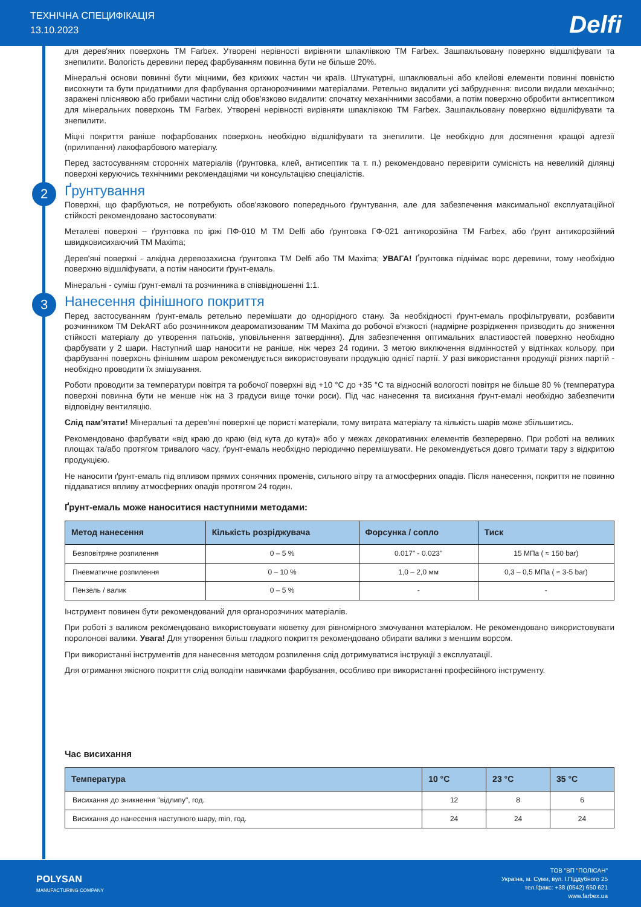ТЕХНІЧНА СПЕЦИФІКАЦІЯ
13.10.2023
Delfi
для дерев'яних поверхонь TM Farbex. Утворені нерівності вирівняти шпаклівкою ТМ Farbex. Зашпакльовану поверхню відшліфувати та знепилити. Вологість деревини перед фарбуванням повинна бути не більше 20%.
Мінеральні основи повинні бути міцними, без крихких частин чи країв. Штукатурні, шпаклювальні або клейові елементи повинні повністю висохнути та бути придатними для фарбування органорозчиними матеріалами. Ретельно видалити усі забруднення: висоли видали механічно; заражені пліснявою або грибами частини слід обов'язково видалити: спочатку механічними засобами, а потім поверхню обробити антисептиком для мінеральних поверхонь ТМ Farbex. Утворені нерівності вирівняти шпаклівкою ТМ Farbex. Зашпакльовану поверхню відшліфувати та знепилити.
Міцні покриття раніше пофарбованих поверхонь необхідно відшліфувати та знепилити. Це необхідно для досягнення кращої адгезії (прилипання) лакофарбового матеріалу.
Перед застосуванням сторонніх матеріалів (ґрунтовка, клей, антисептик та т. п.) рекомендовано перевірити сумісність на невеликій ділянці поверхні керуючись технічними рекомендаціями чи консультацією спеціалістів.
2 Ґрунтування
Поверхні, що фарбуються, не потребують обов'язкового попереднього ґрунтування, але для забезпечення максимальної експлуатаційної стійкості рекомендовано застосовувати:
Металеві поверхні – ґрунтовка по іржі ПФ-010 М ТМ Delfi або ґрунтовка ГФ-021 антикорозійна ТМ Farbex, або ґрунт антикорозійний швидковисихаючий ТМ Maxima;
Дерев'яні поверхні - алкідна деревозахисна ґрунтовка ТМ Delfi або ТМ Maxima; УВАГА! Ґрунтовка піднімає ворс деревини, тому необхідно поверхню відшліфувати, а потім наносити ґрунт-емаль.
Мінеральні - суміш ґрунт-емалі та розчинника в співвідношенні 1:1.
3 Нанесення фінішного покриття
Перед застосуванням ґрунт-емаль ретельно перемішати до однорідного стану. За необхідності ґрунт-емаль профільтрувати, розбавити розчинником ТМ DekART або розчинником деароматизованим ТМ Maxima до робочої в'язкості (надмірне розрідження призводить до зниження стійкості матеріалу до утворення патьоків, уповільнення затвердіння). Для забезпечення оптимальних властивостей поверхню необхідно фарбувати у 2 шари. Наступний шар наносити не раніше, ніж через 24 години. З метою виключення відмінностей у відтінках кольору, при фарбуванні поверхонь фінішним шаром рекомендується використовувати продукцію однієї партії. У разі використання продукції різних партій - необхідно проводити їх змішування.
Роботи проводити за температури повітря та робочої поверхні від +10 °С до +35 °С та відносній вологості повітря не більше 80 % (температура поверхні повинна бути не менше ніж на 3 градуси вище точки роси). Під час нанесення та висихання ґрунт-емалі необхідно забезпечити відповідну вентиляцію.
Слід пам'ятати! Мінеральні та дерев'яні поверхні це пористі матеріали, тому витрата матеріалу та кількість шарів може збільшитись.
Рекомендовано фарбувати «від краю до краю (від кута до кута)» або у межах декоративних елементів безперервно. При роботі на великих площах та/або протягом тривалого часу, ґрунт-емаль необхідно періодично перемішувати. Не рекомендується довго тримати тару з відкритою продукцією.
Не наносити ґрунт-емаль під впливом прямих сонячних променів, сильного вітру та атмосферних опадів. Після нанесення, покриття не повинно піддаватися впливу атмосферних опадів протягом 24 годин.
Ґрунт-емаль може наноситися наступними методами:
| Метод нанесення | Кількість розріджувача | Форсунка / сопло | Тиск |
| --- | --- | --- | --- |
| Безповітряне розпилення | 0 – 5 % | 0.017" - 0.023" | 15 МПа ( ≈ 150 bar) |
| Пневматичне розпилення | 0 – 10 % | 1,0 – 2,0 мм | 0,3 – 0,5 МПа ( ≈ 3-5 bar) |
| Пензель / валик | 0 – 5 % | - | - |
Інструмент повинен бути рекомендований для органорозчиних матеріалів.
При роботі з валиком рекомендовано використовувати кюветку для рівномірного змочування матеріалом. Не рекомендовано використовувати поролонові валики. Увага! Для утворення більш гладкого покриття рекомендовано обирати валики з меншим ворсом.
При використанні інструментів для нанесення методом розпилення слід дотримуватися інструкції з експлуатації.
Для отримання якісного покриття слід володіти навичками фарбування, особливо при використанні професійного інструменту.
Час висихання
| Температура | 10 °С | 23 °С | 35 °С |
| --- | --- | --- | --- |
| Висихання до зникнення "відлипу", год. | 12 | 8 | 6 |
| Висихання до нанесення наступного шару, min, год. | 24 | 24 | 24 |
POLYSAN
MANUFACTURING COMPANY
ТОВ "ВП "ПОЛІСАН"
Україна, м. Суми, вул. І.Піддубного 25
тел./факс: +38 (0542) 650 621
www.farbex.ua